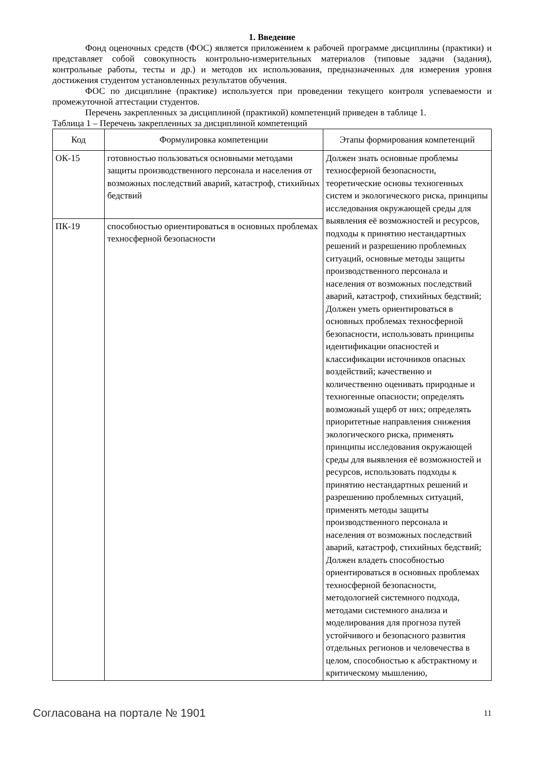1. Введение
Фонд оценочных средств (ФОС) является приложением к рабочей программе дисциплины (практики) и представляет собой совокупность контрольно-измерительных материалов (типовые задачи (задания), контрольные работы, тесты и др.) и методов их использования, предназначенных для измерения уровня достижения студентом установленных результатов обучения.
ФОС по дисциплине (практике) используется при проведении текущего контроля успеваемости и промежуточной аттестации студентов.
Перечень закрепленных за дисциплиной (практикой) компетенций приведен в таблице 1.
Таблица 1 – Перечень закрепленных за дисциплиной компетенций
| Код | Формулировка компетенции | Этапы формирования компетенций |
| --- | --- | --- |
| ОК-15 | готовностью пользоваться основными методами защиты производственного персонала и населения от возможных последствий аварий, катастроф, стихийных бедствий | Должен знать основные проблемы техносферной безопасности, теоретические основы техногенных систем и экологического риска, принципы исследования окружающей среды для выявления её возможностей и ресурсов, подходы к принятию нестандартных решений и разрешению проблемных ситуаций, основные методы защиты производственного персонала и населения от возможных последствий аварий, катастроф, стихийных бедствий; Должен уметь ориентироваться в основных проблемах техносферной безопасности, использовать принципы идентификации опасностей и классификации источников опасных воздействий; качественно и количественно оценивать природные и техногенные опасности; определять возможный ущерб от них; определять приоритетные направления снижения экологического риска, применять принципы исследования окружающей среды для выявления её возможностей и ресурсов, использовать подходы к принятию нестандартных решений и разрешению проблемных ситуаций, применять методы защиты производственного персонала и населения от возможных последствий аварий, катастроф, стихийных бедствий; Должен владеть способностью ориентироваться в основных проблемах техносферной безопасности, методологией системного подхода, методами системного анализа и моделирования для прогноза путей устойчивого и безопасного развития отдельных регионов и человечества в целом, способностью к абстрактному и критическому мышлению, |
| ПК-19 | способностью ориентироваться в основных проблемах техносферной безопасности | |
Согласована на портале № 1901 11